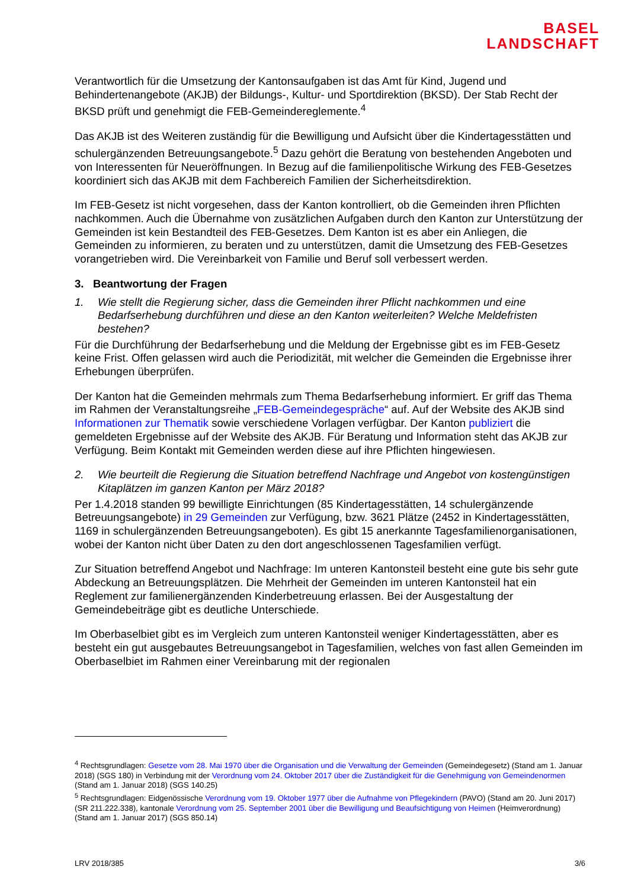BASEL
LANDSCHAFT
Verantwortlich für die Umsetzung der Kantonsaufgaben ist das Amt für Kind, Jugend und Behindertenangebote (AKJB) der Bildungs-, Kultur- und Sportdirektion (BKSD). Der Stab Recht der BKSD prüft und genehmigt die FEB-Gemeindereglemente.<sup>4</sup>
Das AKJB ist des Weiteren zuständig für die Bewilligung und Aufsicht über die Kindertagesstätten und schulergänzenden Betreuungsangebote.<sup>5</sup> Dazu gehört die Beratung von bestehenden Angeboten und von Interessenten für Neueröffnungen. In Bezug auf die familienpolitische Wirkung des FEB-Gesetzes koordiniert sich das AKJB mit dem Fachbereich Familien der Sicherheitsdirektion.
Im FEB-Gesetz ist nicht vorgesehen, dass der Kanton kontrolliert, ob die Gemeinden ihren Pflichten nachkommen. Auch die Übernahme von zusätzlichen Aufgaben durch den Kanton zur Unterstützung der Gemeinden ist kein Bestandteil des FEB-Gesetzes. Dem Kanton ist es aber ein Anliegen, die Gemeinden zu informieren, zu beraten und zu unterstützen, damit die Umsetzung des FEB-Gesetzes vorangetrieben wird. Die Vereinbarkeit von Familie und Beruf soll verbessert werden.
3. Beantwortung der Fragen
1. Wie stellt die Regierung sicher, dass die Gemeinden ihrer Pflicht nachkommen und eine Bedarfserhebung durchführen und diese an den Kanton weiterleiten? Welche Meldefristen bestehen?
Für die Durchführung der Bedarfserhebung und die Meldung der Ergebnisse gibt es im FEB-Gesetz keine Frist. Offen gelassen wird auch die Periodizität, mit welcher die Gemeinden die Ergebnisse ihrer Erhebungen überprüfen.
Der Kanton hat die Gemeinden mehrmals zum Thema Bedarfserhebung informiert. Er griff das Thema im Rahmen der Veranstaltungsreihe „FEB-Gemeindegespräche“ auf. Auf der Website des AKJB sind Informationen zur Thematik sowie verschiedene Vorlagen verfügbar. Der Kanton publiziert die gemeldeten Ergebnisse auf der Website des AKJB. Für Beratung und Information steht das AKJB zur Verfügung. Beim Kontakt mit Gemeinden werden diese auf ihre Pflichten hingewiesen.
2. Wie beurteilt die Regierung die Situation betreffend Nachfrage und Angebot von kostengünstigen Kitaplätzen im ganzen Kanton per März 2018?
Per 1.4.2018 standen 99 bewilligte Einrichtungen (85 Kindertagesstätten, 14 schulergänzende Betreuungsangebote) in 29 Gemeinden zur Verfügung, bzw. 3621 Plätze (2452 in Kindertagesstätten, 1169 in schulergänzenden Betreuungsangeboten). Es gibt 15 anerkannte Tagesfamilienorganisationen, wobei der Kanton nicht über Daten zu den dort angeschlossenen Tagesfamilien verfügt.
Zur Situation betreffend Angebot und Nachfrage: Im unteren Kantonsteil besteht eine gute bis sehr gute Abdeckung an Betreuungsplätzen. Die Mehrheit der Gemeinden im unteren Kantonsteil hat ein Reglement zur familienergänzenden Kinderbetreuung erlassen. Bei der Ausgestaltung der Gemeindebeiträge gibt es deutliche Unterschiede.
Im Oberbaselbiet gibt es im Vergleich zum unteren Kantonsteil weniger Kindertagesstätten, aber es besteht ein gut ausgebautes Betreuungsangebot in Tagesfamilien, welches von fast allen Gemeinden im Oberbaselbiet im Rahmen einer Vereinbarung mit der regionalen
<sup>4</sup> Rechtsgrundlagen: Gesetze vom 28. Mai 1970 über die Organisation und die Verwaltung der Gemeinden (Gemeindegesetz) (Stand am 1. Januar 2018) (SGS 180) in Verbindung mit der Verordnung vom 24. Oktober 2017 über die Zuständigkeit für die Genehmigung von Gemeindenormen (Stand am 1. Januar 2018) (SGS 140.25)
<sup>5</sup> Rechtsgrundlagen: Eidgenössische Verordnung vom 19. Oktober 1977 über die Aufnahme von Pflegekindern (PAVO) (Stand am 20. Juni 2017) (SR 211.222.338), kantonale Verordnung vom 25. September 2001 über die Bewilligung und Beaufsichtigung von Heimen (Heimverordnung) (Stand am 1. Januar 2017) (SGS 850.14)
LRV 2018/385 3/6